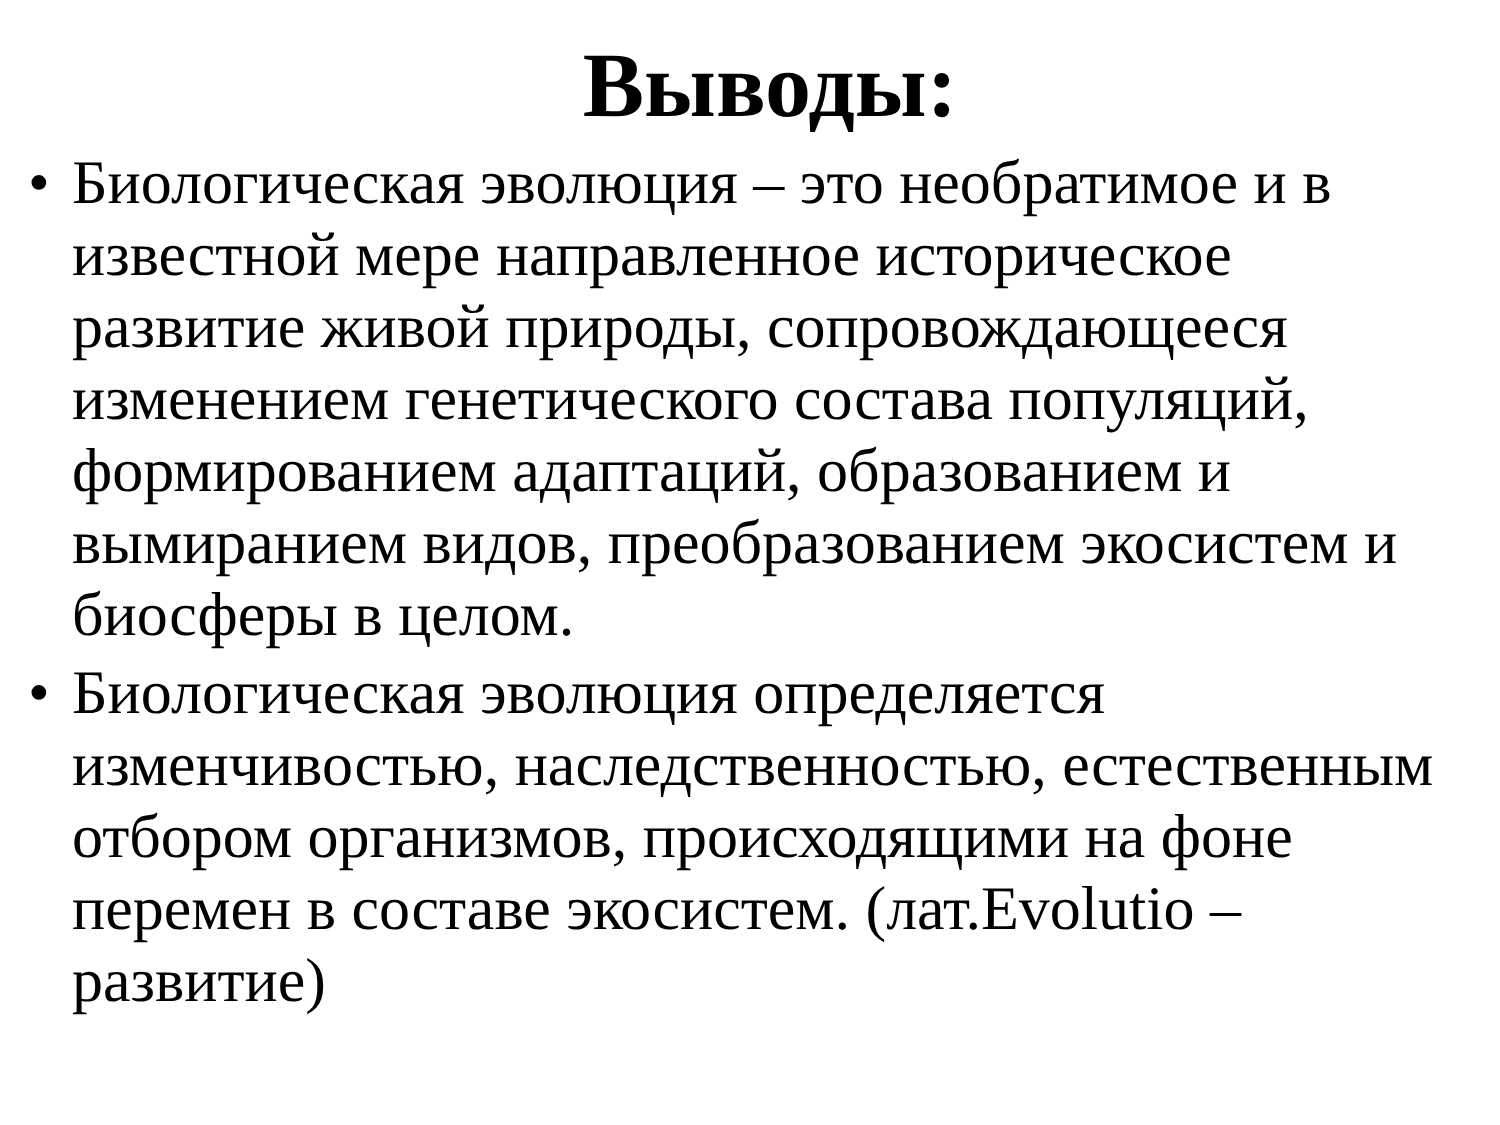Выводы:
• Биологическая эволюция – это необратимое и в известной мере направленное историческое развитие живой природы, сопровождающееся изменением генетического состава популяций, формированием адаптаций, образованием и вымиранием видов, преобразованием экосистем и биосферы в целом.
• Биологическая эволюция определяется изменчивостью, наследственностью, естественным отбором организмов, происходящими на фоне перемен в составе экосистем. (лат.Evolutio – развитие)